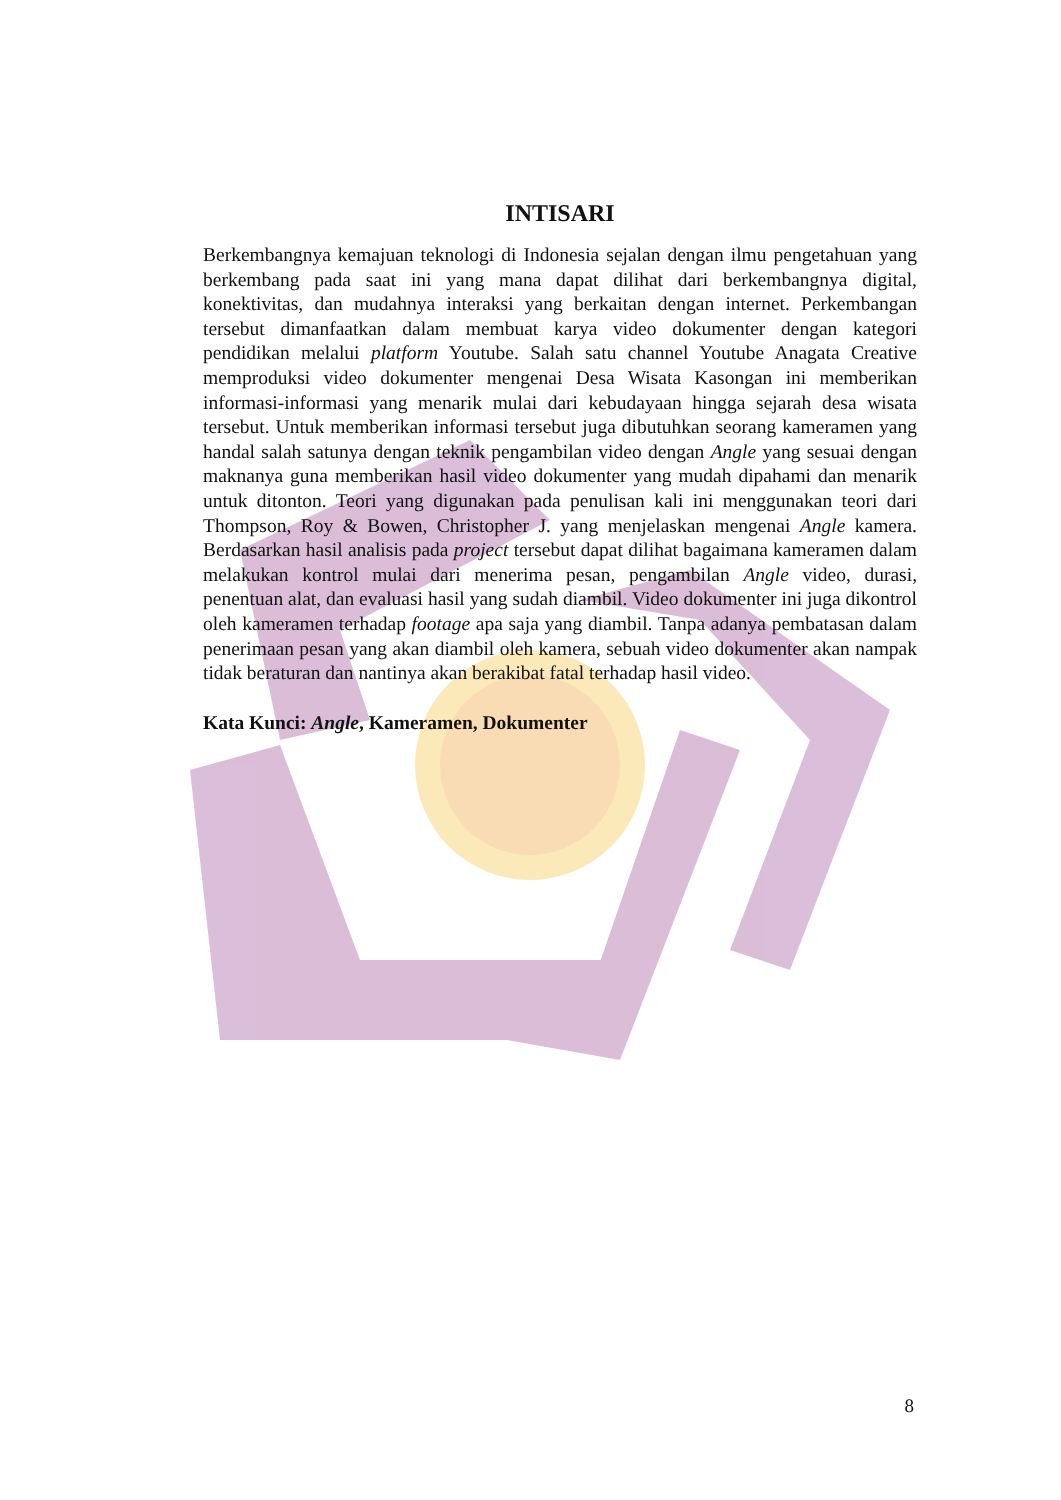INTISARI
Berkembangnya kemajuan teknologi di Indonesia sejalan dengan ilmu pengetahuan yang berkembang pada saat ini yang mana dapat dilihat dari berkembangnya digital, konektivitas, dan mudahnya interaksi yang berkaitan dengan internet. Perkembangan tersebut dimanfaatkan dalam membuat karya video dokumenter dengan kategori pendidikan melalui platform Youtube. Salah satu channel Youtube Anagata Creative memproduksi video dokumenter mengenai Desa Wisata Kasongan ini memberikan informasi-informasi yang menarik mulai dari kebudayaan hingga sejarah desa wisata tersebut. Untuk memberikan informasi tersebut juga dibutuhkan seorang kameramen yang handal salah satunya dengan teknik pengambilan video dengan Angle yang sesuai dengan maknanya guna memberikan hasil video dokumenter yang mudah dipahami dan menarik untuk ditonton. Teori yang digunakan pada penulisan kali ini menggunakan teori dari Thompson, Roy & Bowen, Christopher J. yang menjelaskan mengenai Angle kamera. Berdasarkan hasil analisis pada project tersebut dapat dilihat bagaimana kameramen dalam melakukan kontrol mulai dari menerima pesan, pengambilan Angle video, durasi, penentuan alat, dan evaluasi hasil yang sudah diambil. Video dokumenter ini juga dikontrol oleh kameramen terhadap footage apa saja yang diambil. Tanpa adanya pembatasan dalam penerimaan pesan yang akan diambil oleh kamera, sebuah video dokumenter akan nampak tidak beraturan dan nantinya akan berakibat fatal terhadap hasil video.
Kata Kunci: Angle, Kameramen, Dokumenter
8